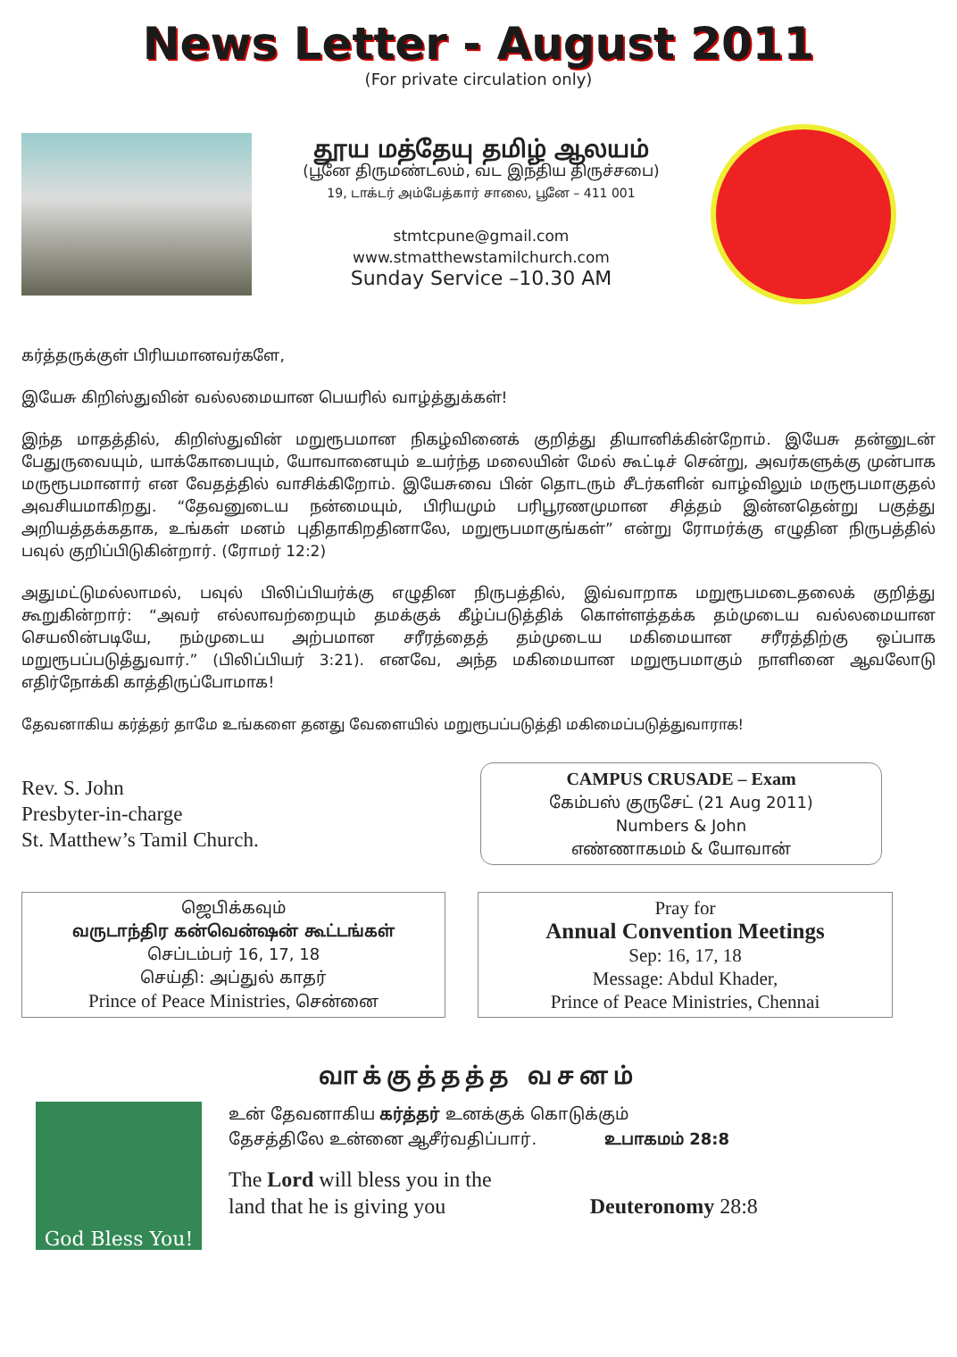News Letter - August 2011
(For private circulation only)
தூய மத்தேயு தமிழ் ஆலயம்
(பூனே திருமண்டலம், வட இந்திய திருச்சபை)
19, டாக்டர் அம்பேத்கார் சாலை, பூனே – 411 001
stmtcpune@gmail.com
www.stmatthewstamilchurch.com
Sunday Service –10.30 AM
கர்த்தருக்குள் பிரியமானவர்களே,
இயேசு கிறிஸ்துவின் வல்லமையான பெயரில் வாழ்த்துக்கள்!
இந்த மாதத்தில், கிறிஸ்துவின் மறுரூபமான நிகழ்வினைக் குறித்து தியானிக்கின்றோம். இயேசு தன்னுடன் பேதுருவையும், யாக்கோபையும், யோவானையும் உயர்ந்த மலையின் மேல் கூட்டிச் சென்று, அவர்களுக்கு முன்பாக மருரூபமானார் என வேதத்தில் வாசிக்கிறோம். இயேசுவை பின் தொடரும் சீடர்களின் வாழ்விலும் மருரூபமாகுதல் அவசியமாகிறது. “தேவனுடைய நன்மையும், பிரியமும் பரிபூரணமுமான சித்தம் இன்னதென்று பகுத்து அறியத்தக்கதாக, உங்கள் மனம் புதிதாகிறதினாலே, மறுரூபமாகுங்கள்” என்று ரோமர்க்கு எழுதின நிருபத்தில் பவுல் குறிப்பிடுகின்றார். (ரோமர் 12:2)
அதுமட்டுமல்லாமல், பவுல் பிலிப்பியர்க்கு எழுதின நிருபத்தில், இவ்வாறாக மறுரூபமடைதலைக் குறித்து கூறுகின்றார்: “அவர் எல்லாவற்றையும் தமக்குக் கீழ்ப்படுத்திக் கொள்ளத்தக்க தம்முடைய வல்லமையான செயலின்படியே, நம்முடைய அற்பமான சரீரத்தைத் தம்முடைய மகிமையான சரீரத்திற்கு ஒப்பாக மறுரூபப்படுத்துவார்.” (பிலிப்பியர் 3:21). எனவே, அந்த மகிமையான மறுரூபமாகும் நாளினை ஆவலோடு எதிர்நோக்கி காத்திருப்போமாக!
தேவனாகிய கர்த்தர் தாமே உங்களை தனது வேளையில் மறுரூபப்படுத்தி மகிமைப்படுத்துவாராக!
Rev. S. John
Presbyter-in-charge
St. Matthew’s Tamil Church.
CAMPUS CRUSADE – Exam
கேம்பஸ் குருசேட் (21 Aug 2011)
Numbers & John
எண்ணாகமம் & யோவான்
ஜெபிக்கவும்
வருடாந்திர கன்வென்ஷன் கூட்டங்கள்
செப்டம்பர் 16, 17, 18
செய்தி: அப்துல் காதர்
Prince of Peace Ministries, சென்னை
Pray for
Annual Convention Meetings
Sep: 16, 17, 18
Message: Abdul Khader,
Prince of Peace Ministries, Chennai
வாக்குத்தத்த வசனம்
God Bless You!
உன் தேவனாகிய கர்த்தர் உனக்குக் கொடுக்கும்
தேசத்திலே உன்னை ஆசீர்வதிப்பார். உபாகமம் 28:8
The Lord will bless you in the
land that he is giving you
Deuteronomy 28:8